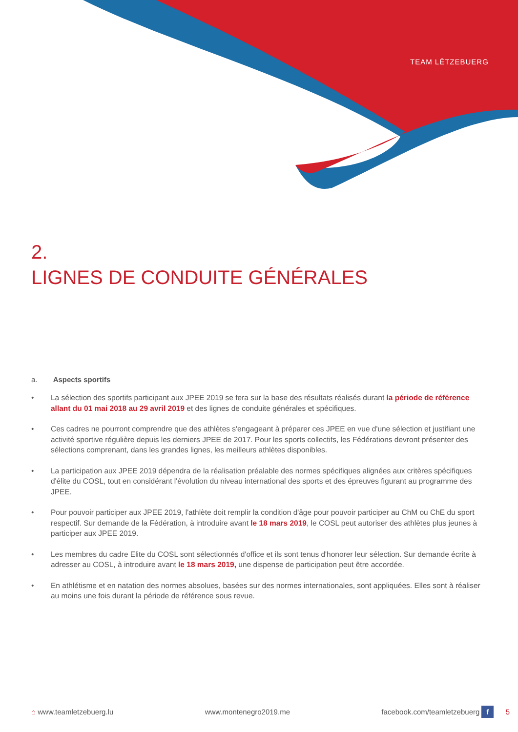TEAM LËTZEBUERG
2.
LIGNES DE CONDUITE GÉNÉRALES
a. Aspects sportifs
• La sélection des sportifs participant aux JPEE 2019 se fera sur la base des résultats réalisés durant la période de référence allant du 01 mai 2018 au 29 avril 2019 et des lignes de conduite générales et spécifiques.
• Ces cadres ne pourront comprendre que des athlètes s'engageant à préparer ces JPEE en vue d'une sélection et justifiant une activité sportive régulière depuis les derniers JPEE de 2017. Pour les sports collectifs, les Fédérations devront présenter des sélections comprenant, dans les grandes lignes, les meilleurs athlètes disponibles.
• La participation aux JPEE 2019 dépendra de la réalisation préalable des normes spécifiques alignées aux critères spécifiques d'élite du COSL, tout en considérant l'évolution du niveau international des sports et des épreuves figurant au programme des JPEE.
• Pour pouvoir participer aux JPEE 2019, l'athlète doit remplir la condition d'âge pour pouvoir participer au ChM ou ChE du sport respectif. Sur demande de la Fédération, à introduire avant le 18 mars 2019, le COSL peut autoriser des athlètes plus jeunes à participer aux JPEE 2019.
• Les membres du cadre Elite du COSL sont sélectionnés d'office et ils sont tenus d'honorer leur sélection. Sur demande écrite à adresser au COSL, à introduire avant le 18 mars 2019, une dispense de participation peut être accordée.
• En athlétisme et en natation des normes absolues, basées sur des normes internationales, sont appliquées. Elles sont à réaliser au moins une fois durant la période de référence sous revue.
⌂ www.teamletzebuerg.lu www.montenegro2019.me facebook.com/teamletzebuerg f 5